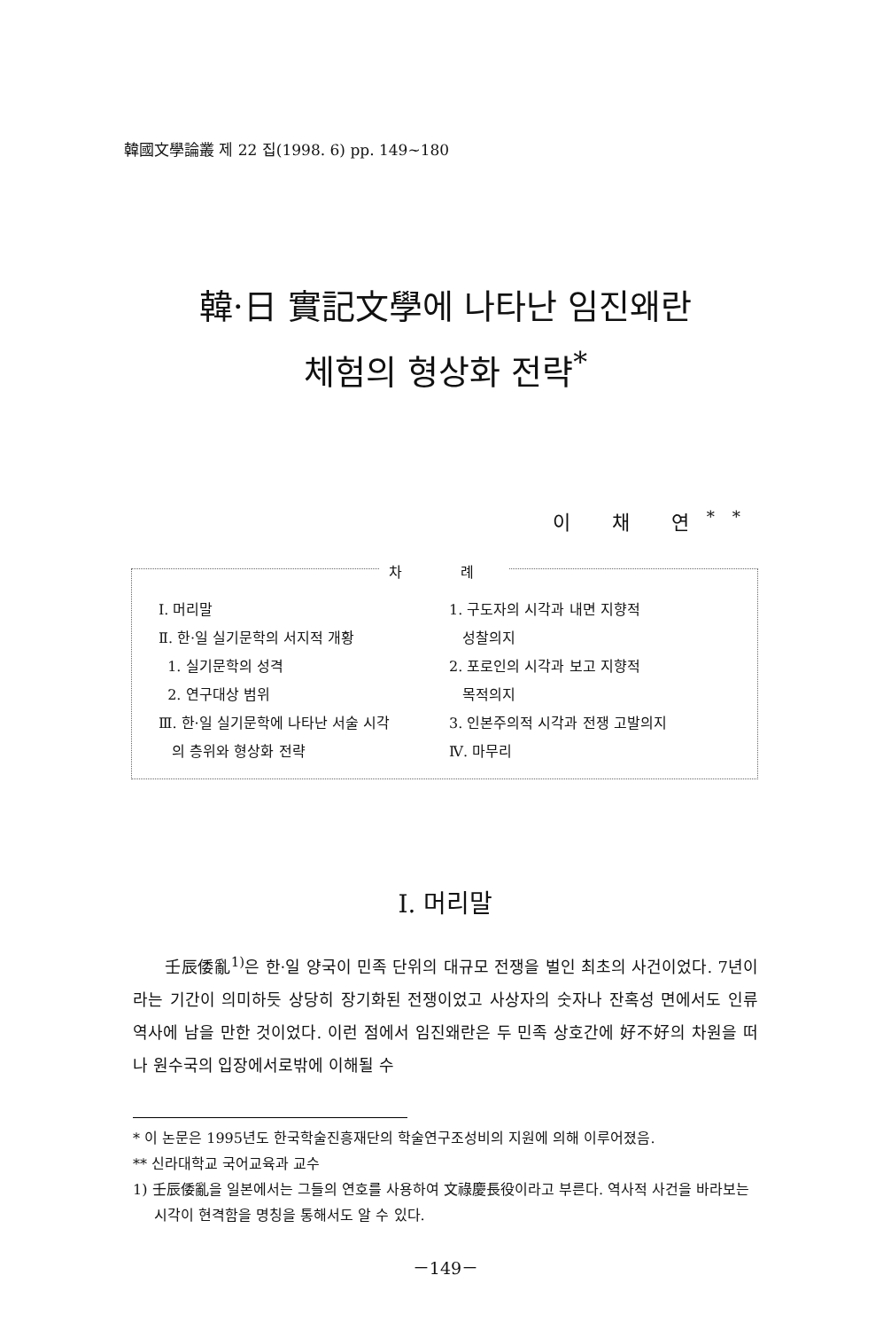韓國文學論叢 제 22 집(1998. 6) pp. 149~180
韓·日 實記文學에 나타난 임진왜란
체험의 형상화 전략<sup>*</sup>
이 채 연<sup>**</sup>
차 례
Ⅰ. 머리말
Ⅱ. 한·일 실기문학의 서지적 개황
1. 실기문학의 성격
2. 연구대상 범위
Ⅲ. 한·일 실기문학에 나타난 서술 시각
의 층위와 형상화 전략
1. 구도자의 시각과 내면 지향적
성찰의지
2. 포로인의 시각과 보고 지향적
목적의지
3. 인본주의적 시각과 전쟁 고발의지
Ⅳ. 마무리
Ⅰ. 머리말
壬辰倭亂<sup>1)</sup>은 한·일 양국이 민족 단위의 대규모 전쟁을 벌인 최초의 사건이었다. 7년이라는 기간이 의미하듯 상당히 장기화된 전쟁이었고 사상자의 숫자나 잔혹성 면에서도 인류 역사에 남을 만한 것이었다. 이런 점에서 임진왜란은 두 민족 상호간에 好不好의 차원을 떠나 원수국의 입장에서로밖에 이해될 수
* 이 논문은 1995년도 한국학술진흥재단의 학술연구조성비의 지원에 의해 이루어졌음.
** 신라대학교 국어교육과 교수
1) 壬辰倭亂을 일본에서는 그들의 연호를 사용하여 文祿慶長役이라고 부른다. 역사적 사건을 바라보는 시각이 현격함을 명칭을 통해서도 알 수 있다.
－149－